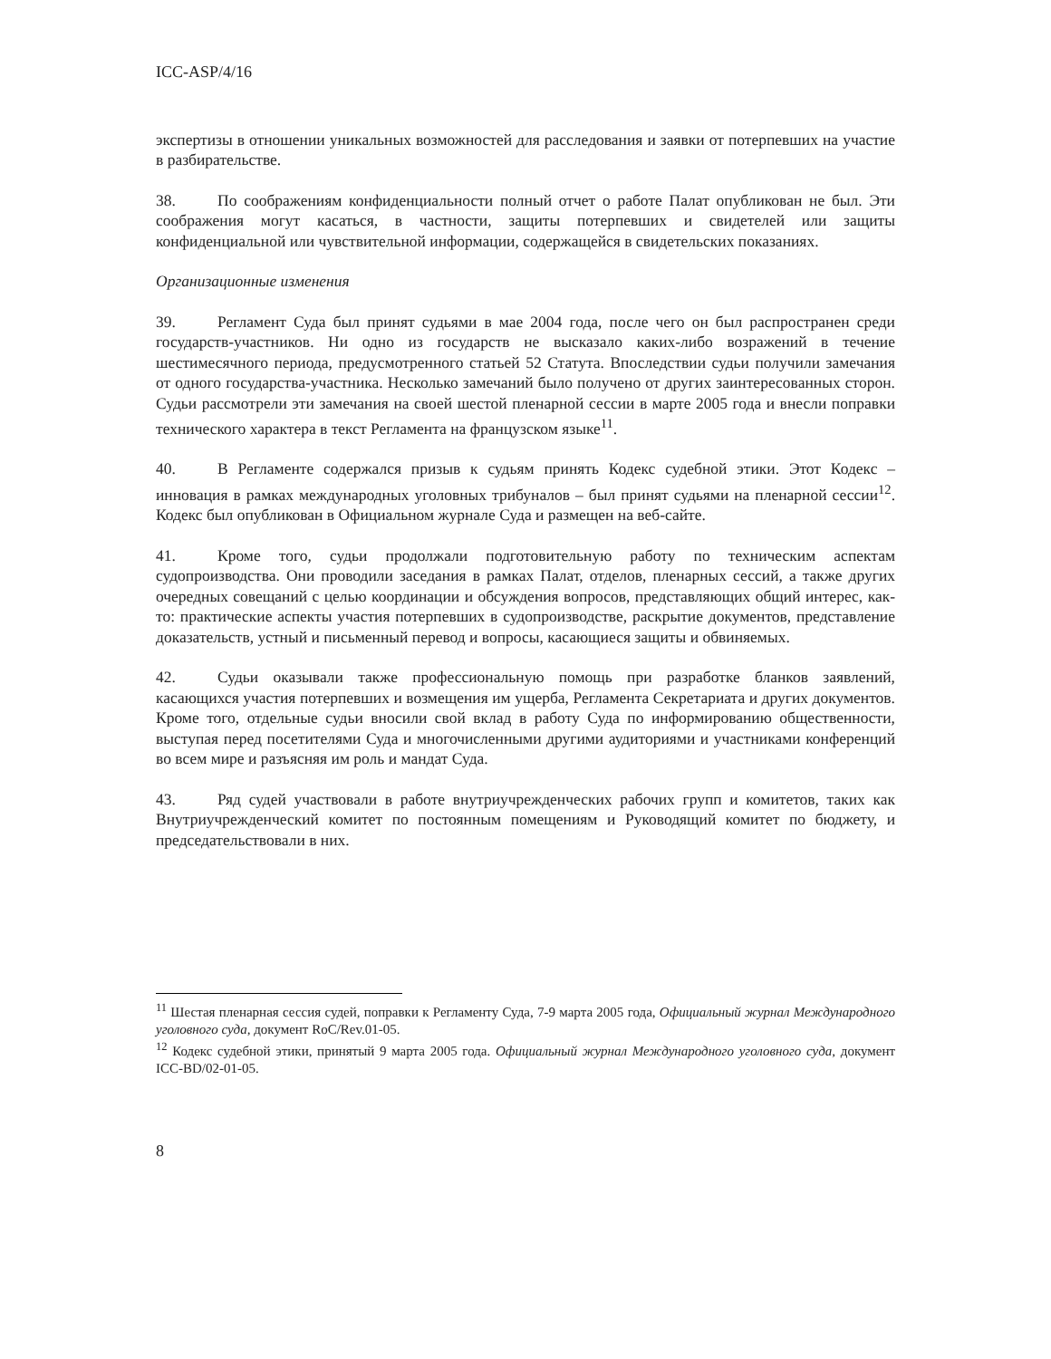ICC-ASP/4/16
экспертизы в отношении уникальных возможностей для расследования и заявки от потерпевших на участие в разбирательстве.
38. По соображениям конфиденциальности полный отчет о работе Палат опубликован не был. Эти соображения могут касаться, в частности, защиты потерпевших и свидетелей или защиты конфиденциальной или чувствительной информации, содержащейся в свидетельских показаниях.
Организационные изменения
39. Регламент Суда был принят судьями в мае 2004 года, после чего он был распространен среди государств-участников. Ни одно из государств не высказало каких-либо возражений в течение шестимесячного периода, предусмотренного статьей 52 Статута. Впоследствии судьи получили замечания от одного государства-участника. Несколько замечаний было получено от других заинтересованных сторон. Судьи рассмотрели эти замечания на своей шестой пленарной сессии в марте 2005 года и внесли поправки технического характера в текст Регламента на французском языке<sup>11</sup>.
40. В Регламенте содержался призыв к судьям принять Кодекс судебной этики. Этот Кодекс – инновация в рамках международных уголовных трибуналов – был принят судьями на пленарной сессии<sup>12</sup>. Кодекс был опубликован в Официальном журнале Суда и размещен на веб-сайте.
41. Кроме того, судьи продолжали подготовительную работу по техническим аспектам судопроизводства. Они проводили заседания в рамках Палат, отделов, пленарных сессий, а также других очередных совещаний с целью координации и обсуждения вопросов, представляющих общий интерес, как-то: практические аспекты участия потерпевших в судопроизводстве, раскрытие документов, представление доказательств, устный и письменный перевод и вопросы, касающиеся защиты и обвиняемых.
42. Судьи оказывали также профессиональную помощь при разработке бланков заявлений, касающихся участия потерпевших и возмещения им ущерба, Регламента Секретариата и других документов. Кроме того, отдельные судьи вносили свой вклад в работу Суда по информированию общественности, выступая перед посетителями Суда и многочисленными другими аудиториями и участниками конференций во всем мире и разъясняя им роль и мандат Суда.
43. Ряд судей участвовали в работе внутриучрежденческих рабочих групп и комитетов, таких как Внутриучрежденческий комитет по постоянным помещениям и Руководящий комитет по бюджету, и председательствовали в них.
<sup>11</sup> Шестая пленарная сессия судей, поправки к Регламенту Суда, 7-9 марта 2005 года, Официальный журнал Международного уголовного суда, документ RoC/Rev.01-05.
<sup>12</sup> Кодекс судебной этики, принятый 9 марта 2005 года. Официальный журнал Международного уголовного суда, документ ICC-BD/02-01-05.
8